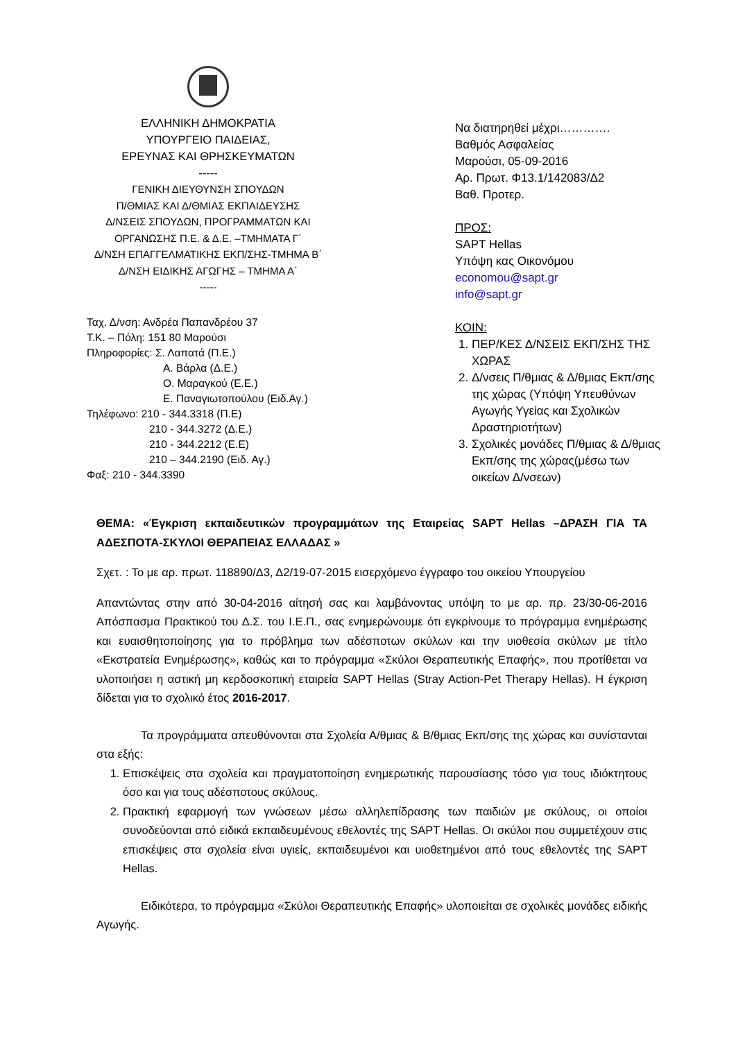ΕΛΛΗΝΙΚΗ ΔΗΜΟΚΡΑΤΙΑ
ΥΠΟΥΡΓΕΙΟ ΠΑΙΔΕΙΑΣ,
ΕΡΕΥΝΑΣ ΚΑΙ ΘΡΗΣΚΕΥΜΑΤΩΝ
-----
ΓΕΝΙΚΗ ΔΙΕΥΘΥΝΣΗ ΣΠΟΥΔΩΝ
Π/ΘΜΙΑΣ ΚΑΙ Δ/ΘΜΙΑΣ ΕΚΠΑΙΔΕΥΣΗΣ
Δ/ΝΣΕΙΣ ΣΠΟΥΔΩΝ, ΠΡΟΓΡΑΜΜΑΤΩΝ ΚΑΙ
ΟΡΓΑΝΩΣΗΣ Π.Ε. & Δ.Ε. –ΤΜΗΜΑΤΑ Γ΄
Δ/ΝΣΗ ΕΠΑΓΓΕΛΜΑΤΙΚΗΣ ΕΚΠ/ΣΗΣ-ΤΜΗΜΑ Β΄
Δ/ΝΣΗ ΕΙΔΙΚΗΣ ΑΓΩΓΗΣ – ΤΜΗΜΑ Α΄
-----
Ταχ. Δ/νση: Ανδρέα Παπανδρέου 37
Τ.Κ. – Πόλη: 151 80 Μαρούσι
Πληροφορίες: Σ. Λαπατά (Π.Ε.)
Α. Βάρλα (Δ.Ε.)
Ο. Μαραγκού (Ε.Ε.)
Ε. Παναγιωτοπούλου (Ειδ.Αγ.)
Τηλέφωνο: 210 - 344.3318 (Π.Ε)
210 - 344.3272 (Δ.Ε.)
210 - 344.2212 (Ε.Ε)
210 – 344.2190 (Ειδ. Αγ.)
Φαξ: 210 - 344.3390
Να διατηρηθεί μέχρι………….
Βαθμός Ασφαλείας
Μαρούσι, 05-09-2016
Αρ. Πρωτ. Φ13.1/142083/Δ2
Βαθ. Προτερ.
ΠΡΟΣ:
SAPT Hellas
Υπόψη κας Οικονόμου
economou@sapt.gr
info@sapt.gr
ΚΟΙΝ:
1. ΠΕΡ/ΚΕΣ Δ/ΝΣΕΙΣ ΕΚΠ/ΣΗΣ ΤΗΣ ΧΩΡΑΣ
2. Δ/νσεις Π/θμιας & Δ/θμιας Εκπ/σης της χώρας (Υπόψη Υπευθύνων Αγωγής Υγείας και Σχολικών Δραστηριοτήτων)
3. Σχολικές μονάδες Π/θμιας & Δ/θμιας Εκπ/σης της χώρας(μέσω των οικείων Δ/νσεων)
ΘΕΜΑ: «Έγκριση εκπαιδευτικών προγραμμάτων της Εταιρείας SAPT Hellas –ΔΡΑΣΗ ΓΙΑ ΤΑ ΑΔΕΣΠΟΤΑ-ΣΚΥΛΟΙ ΘΕΡΑΠΕΙΑΣ ΕΛΛΑΔΑΣ »
Σχετ. : Το με αρ. πρωτ. 118890/Δ3, Δ2/19-07-2015 εισερχόμενο έγγραφο του οικείου Υπουργείου
Απαντώντας στην από 30-04-2016 αίτησή σας και λαμβάνοντας υπόψη το με αρ. πρ. 23/30-06-2016 Απόσπασμα Πρακτικού του Δ.Σ. του Ι.Ε.Π., σας ενημερώνουμε ότι εγκρίνουμε το πρόγραμμα ενημέρωσης και ευαισθητοποίησης για το πρόβλημα των αδέσποτων σκύλων και την υιοθεσία σκύλων με τίτλο «Εκστρατεία Ενημέρωσης», καθώς και το πρόγραμμα «Σκύλοι Θεραπευτικής Επαφής», που προτίθεται να υλοποιήσει η αστική μη κερδοσκοπική εταιρεία SAPT Hellas (Stray Action-Pet Therapy Hellas). Η έγκριση δίδεται για το σχολικό έτος 2016-2017.
Τα προγράμματα απευθύνονται στα Σχολεία Α/θμιας & Β/θμιας Εκπ/σης της χώρας και συνίστανται στα εξής:
1. Επισκέψεις στα σχολεία και πραγματοποίηση ενημερωτικής παρουσίασης τόσο για τους ιδιόκτητους όσο και για τους αδέσποτους σκύλους.
2. Πρακτική εφαρμογή των γνώσεων μέσω αλληλεπίδρασης των παιδιών με σκύλους, οι οποίοι συνοδεύονται από ειδικά εκπαιδευμένους εθελοντές της SAPT Hellas. Οι σκύλοι που συμμετέχουν στις επισκέψεις στα σχολεία είναι υγιείς, εκπαιδευμένοι και υιοθετημένοι από τους εθελοντές της SAPT Hellas.
Ειδικότερα, το πρόγραμμα «Σκύλοι Θεραπευτικής Επαφής» υλοποιείται σε σχολικές μονάδες ειδικής Αγωγής.